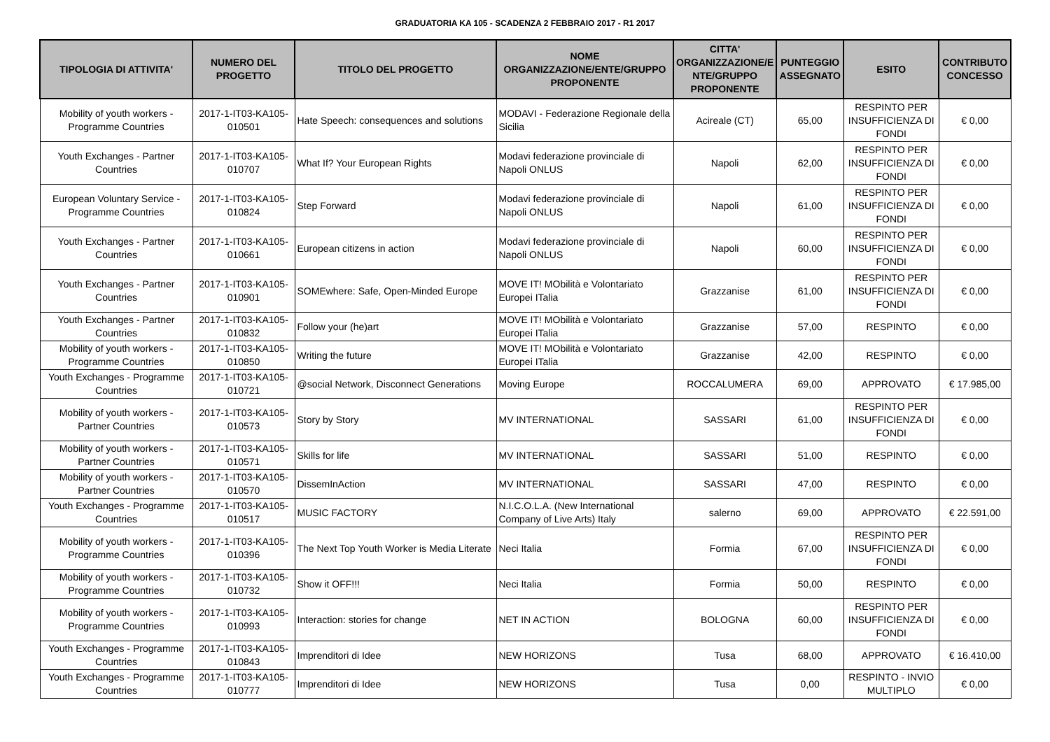GRADUATORIA KA 105 - SCADENZA 2 FEBBRAIO 2017 - R1 2017
| TIPOLOGIA DI ATTIVITA' | NUMERO DEL PROGETTO | TITOLO DEL PROGETTO | NOME ORGANIZZAZIONE/ENTE/GRUPPO PROPONENTE | CITTA' ORGANIZZAZIONE/E NTE/GRUPPO PROPONENTE | PUNTEGGIO ASSEGNATO | ESITO | CONTRIBUTO CONCESSO |
| --- | --- | --- | --- | --- | --- | --- | --- |
| Mobility of youth workers - Programme Countries | 2017-1-IT03-KA105-010501 | Hate Speech: consequences and solutions | MODAVI - Federazione Regionale della Sicilia | Acireale (CT) | 65,00 | RESPINTO PER INSUFFICIENZA DI FONDI | € 0,00 |
| Youth Exchanges - Partner Countries | 2017-1-IT03-KA105-010707 | What If? Your European Rights | Modavi federazione provinciale di Napoli ONLUS | Napoli | 62,00 | RESPINTO PER INSUFFICIENZA DI FONDI | € 0,00 |
| European Voluntary Service - Programme Countries | 2017-1-IT03-KA105-010824 | Step Forward | Modavi federazione provinciale di Napoli ONLUS | Napoli | 61,00 | RESPINTO PER INSUFFICIENZA DI FONDI | € 0,00 |
| Youth Exchanges - Partner Countries | 2017-1-IT03-KA105-010661 | European citizens in action | Modavi federazione provinciale di Napoli ONLUS | Napoli | 60,00 | RESPINTO PER INSUFFICIENZA DI FONDI | € 0,00 |
| Youth Exchanges - Partner Countries | 2017-1-IT03-KA105-010901 | SOMEwhere: Safe, Open-Minded Europe | MOVE IT! MObilità e Volontariato Europei ITalia | Grazzanise | 61,00 | RESPINTO PER INSUFFICIENZA DI FONDI | € 0,00 |
| Youth Exchanges - Partner Countries | 2017-1-IT03-KA105-010832 | Follow your (he)art | MOVE IT! MObilità e Volontariato Europei ITalia | Grazzanise | 57,00 | RESPINTO | € 0,00 |
| Mobility of youth workers - Programme Countries | 2017-1-IT03-KA105-010850 | Writing the future | MOVE IT! MObilità e Volontariato Europei ITalia | Grazzanise | 42,00 | RESPINTO | € 0,00 |
| Youth Exchanges - Programme Countries | 2017-1-IT03-KA105-010721 | @social Network, Disconnect Generations | Moving Europe | ROCCALUMERA | 69,00 | APPROVATO | € 17.985,00 |
| Mobility of youth workers - Partner Countries | 2017-1-IT03-KA105-010573 | Story by Story | MV INTERNATIONAL | SASSARI | 61,00 | RESPINTO PER INSUFFICIENZA DI FONDI | € 0,00 |
| Mobility of youth workers - Partner Countries | 2017-1-IT03-KA105-010571 | Skills for life | MV INTERNATIONAL | SASSARI | 51,00 | RESPINTO | € 0,00 |
| Mobility of youth workers - Partner Countries | 2017-1-IT03-KA105-010570 | DissemInAction | MV INTERNATIONAL | SASSARI | 47,00 | RESPINTO | € 0,00 |
| Youth Exchanges - Programme Countries | 2017-1-IT03-KA105-010517 | MUSIC FACTORY | N.I.C.O.L.A. (New International Company of Live Arts) Italy | salerno | 69,00 | APPROVATO | € 22.591,00 |
| Mobility of youth workers - Programme Countries | 2017-1-IT03-KA105-010396 | The Next Top Youth Worker is Media Literate | Neci Italia | Formia | 67,00 | RESPINTO PER INSUFFICIENZA DI FONDI | € 0,00 |
| Mobility of youth workers - Programme Countries | 2017-1-IT03-KA105-010732 | Show it OFF!!! | Neci Italia | Formia | 50,00 | RESPINTO | € 0,00 |
| Mobility of youth workers - Programme Countries | 2017-1-IT03-KA105-010993 | Interaction: stories for change | NET IN ACTION | BOLOGNA | 60,00 | RESPINTO PER INSUFFICIENZA DI FONDI | € 0,00 |
| Youth Exchanges - Programme Countries | 2017-1-IT03-KA105-010843 | Imprenditori di Idee | NEW HORIZONS | Tusa | 68,00 | APPROVATO | € 16.410,00 |
| Youth Exchanges - Programme Countries | 2017-1-IT03-KA105-010777 | Imprenditori di Idee | NEW HORIZONS | Tusa | 0,00 | RESPINTO - INVIO MULTIPLO | € 0,00 |